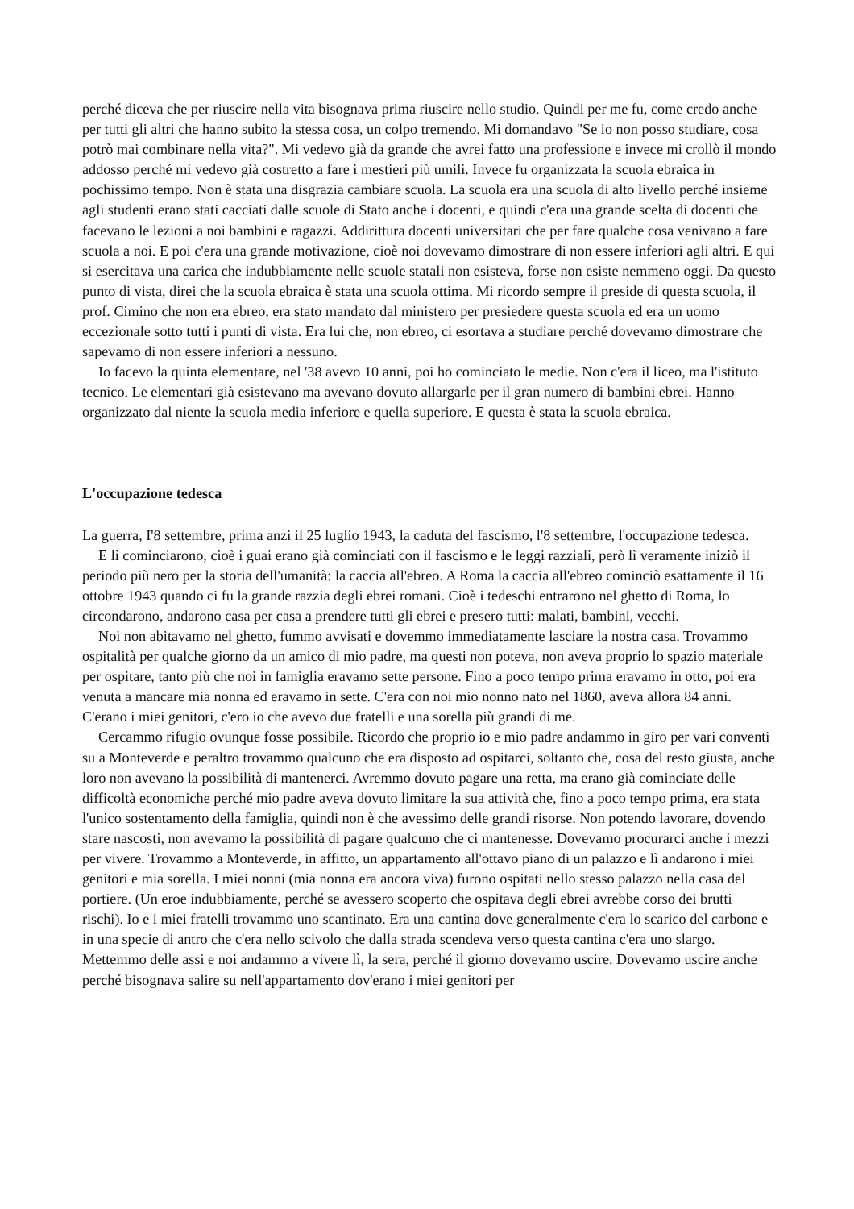perché diceva che per riuscire nella vita bisognava prima riuscire nello studio. Quindi per me fu, come credo anche per tutti gli altri che hanno subito la stessa cosa, un colpo tremendo. Mi domandavo "Se io non posso studiare, cosa potrò mai combinare nella vita?". Mi vedevo già da grande che avrei fatto una professione e invece mi crollò il mondo addosso perché mi vedevo già costretto a fare i mestieri più umili. Invece fu organizzata la scuola ebraica in pochissimo tempo. Non è stata una disgrazia cambiare scuola. La scuola era una scuola di alto livello perché insieme agli studenti erano stati cacciati dalle scuole di Stato anche i docenti, e quindi c'era una grande scelta di docenti che facevano le lezioni a noi bambini e ragazzi. Addirittura docenti universitari che per fare qualche cosa venivano a fare scuola a noi. E poi c'era una grande motivazione, cioè noi dovevamo dimostrare di non essere inferiori agli altri. E qui si esercitava una carica che indubbiamente nelle scuole statali non esisteva, forse non esiste nemmeno oggi. Da questo punto di vista, direi che la scuola ebraica è stata una scuola ottima. Mi ricordo sempre il preside di questa scuola, il prof. Cimino che non era ebreo, era stato mandato dal ministero per presiedere questa scuola ed era un uomo eccezionale sotto tutti i punti di vista. Era lui che, non ebreo, ci esortava a studiare perché dovevamo dimostrare che sapevamo di non essere inferiori a nessuno.
Io facevo la quinta elementare, nel '38 avevo 10 anni, poi ho cominciato le medie. Non c'era il liceo, ma l'istituto tecnico. Le elementari già esistevano ma avevano dovuto allargarle per il gran numero di bambini ebrei. Hanno organizzato dal niente la scuola media inferiore e quella superiore. E questa è stata la scuola ebraica.
L'occupazione tedesca
La guerra, I'8 settembre, prima anzi il 25 luglio 1943, la caduta del fascismo, l'8 settembre, l'occupazione tedesca.
E lì cominciarono, cioè i guai erano già cominciati con il fascismo e le leggi razziali, però lì veramente iniziò il periodo più nero per la storia dell'umanità: la caccia all'ebreo. A Roma la caccia all'ebreo cominciò esattamente il 16 ottobre 1943 quando ci fu la grande razzia degli ebrei romani. Cioè i tedeschi entrarono nel ghetto di Roma, lo circondarono, andarono casa per casa a prendere tutti gli ebrei e presero tutti: malati, bambini, vecchi.
Noi non abitavamo nel ghetto, fummo avvisati e dovemmo immediatamente lasciare la nostra casa. Trovammo ospitalità per qualche giorno da un amico di mio padre, ma questi non poteva, non aveva proprio lo spazio materiale per ospitare, tanto più che noi in famiglia eravamo sette persone. Fino a poco tempo prima eravamo in otto, poi era venuta a mancare mia nonna ed eravamo in sette. C'era con noi mio nonno nato nel 1860, aveva allora 84 anni. C'erano i miei genitori, c'ero io che avevo due fratelli e una sorella più grandi di me.
Cercammo rifugio ovunque fosse possibile. Ricordo che proprio io e mio padre andammo in giro per vari conventi su a Monteverde e peraltro trovammo qualcuno che era disposto ad ospitarci, soltanto che, cosa del resto giusta, anche loro non avevano la possibilità di mantenerci. Avremmo dovuto pagare una retta, ma erano già cominciate delle difficoltà economiche perché mio padre aveva dovuto limitare la sua attività che, fino a poco tempo prima, era stata l'unico sostentamento della famiglia, quindi non è che avessimo delle grandi risorse. Non potendo lavorare, dovendo stare nascosti, non avevamo la possibilità di pagare qualcuno che ci mantenesse. Dovevamo procurarci anche i mezzi per vivere. Trovammo a Monteverde, in affitto, un appartamento all'ottavo piano di un palazzo e lì andarono i miei genitori e mia sorella. I miei nonni (mia nonna era ancora viva) furono ospitati nello stesso palazzo nella casa del portiere. (Un eroe indubbiamente, perché se avessero scoperto che ospitava degli ebrei avrebbe corso dei brutti rischi). Io e i miei fratelli trovammo uno scantinato. Era una cantina dove generalmente c'era lo scarico del carbone e in una specie di antro che c'era nello scivolo che dalla strada scendeva verso questa cantina c'era uno slargo. Mettemmo delle assi e noi andammo a vivere lì, la sera, perché il giorno dovevamo uscire. Dovevamo uscire anche perché bisognava salire su nell'appartamento dov'erano i miei genitori per